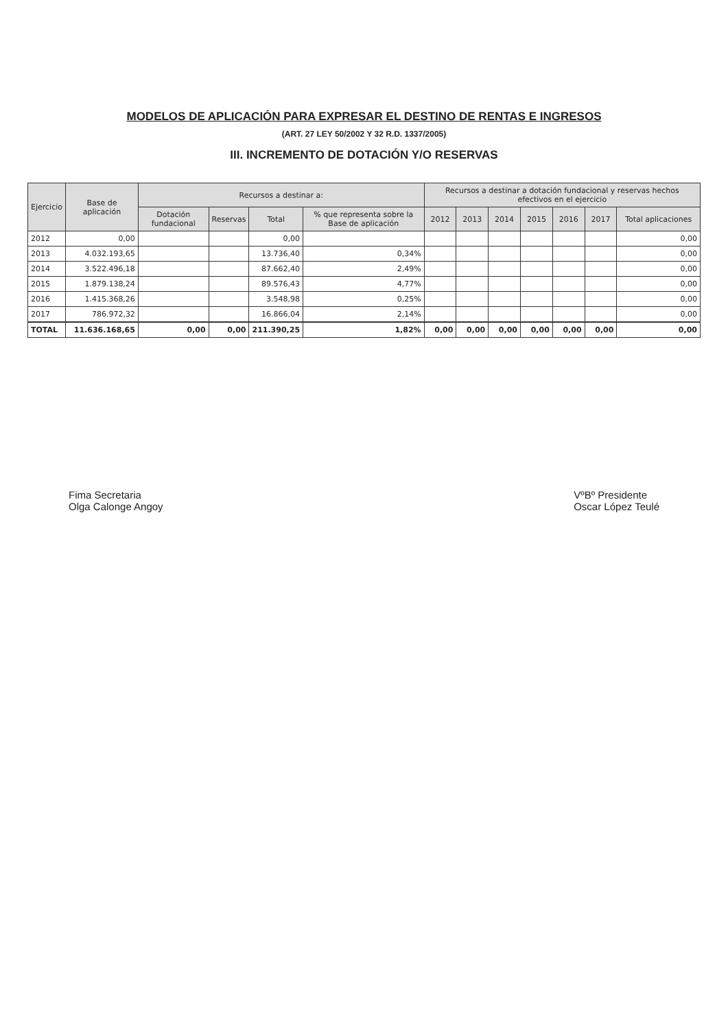MODELOS DE APLICACIÓN PARA EXPRESAR EL DESTINO DE RENTAS E INGRESOS
(ART. 27 LEY 50/2002 Y 32 R.D. 1337/2005)
III. INCREMENTO DE DOTACIÓN Y/O RESERVAS
| Ejercicio | Base de aplicación | Recursos a destinar a: | | | | Recursos a destinar a dotación fundacional y reservas hechos efectivos en el ejercicio | | | | | | |
| --- | --- | --- | --- | --- | --- | --- | --- | --- | --- | --- | --- | --- |
| | | Dotación fundacional | Reservas | Total | % que representa sobre la Base de aplicación | 2012 | 2013 | 2014 | 2015 | 2016 | 2017 | Total aplicaciones |
| 2012 | 0,00 | | | 0,00 | | | | | | | | 0,00 |
| 2013 | 4.032.193,65 | | | 13.736,40 | 0,34% | | | | | | | 0,00 |
| 2014 | 3.522.496,18 | | | 87.662,40 | 2,49% | | | | | | | 0,00 |
| 2015 | 1.879.138,24 | | | 89.576,43 | 4,77% | | | | | | | 0,00 |
| 2016 | 1.415.368,26 | | | 3.548,98 | 0,25% | | | | | | | 0,00 |
| 2017 | 786.972,32 | | | 16.866,04 | 2,14% | | | | | | | 0,00 |
| TOTAL | 11.636.168,65 | 0,00 | 0,00 | 211.390,25 | 1,82% | 0,00 | 0,00 | 0,00 | 0,00 | 0,00 | 0,00 | 0,00 |
Fima Secretaria
Olga Calonge Angoy
VºBº Presidente
Oscar López Teulé